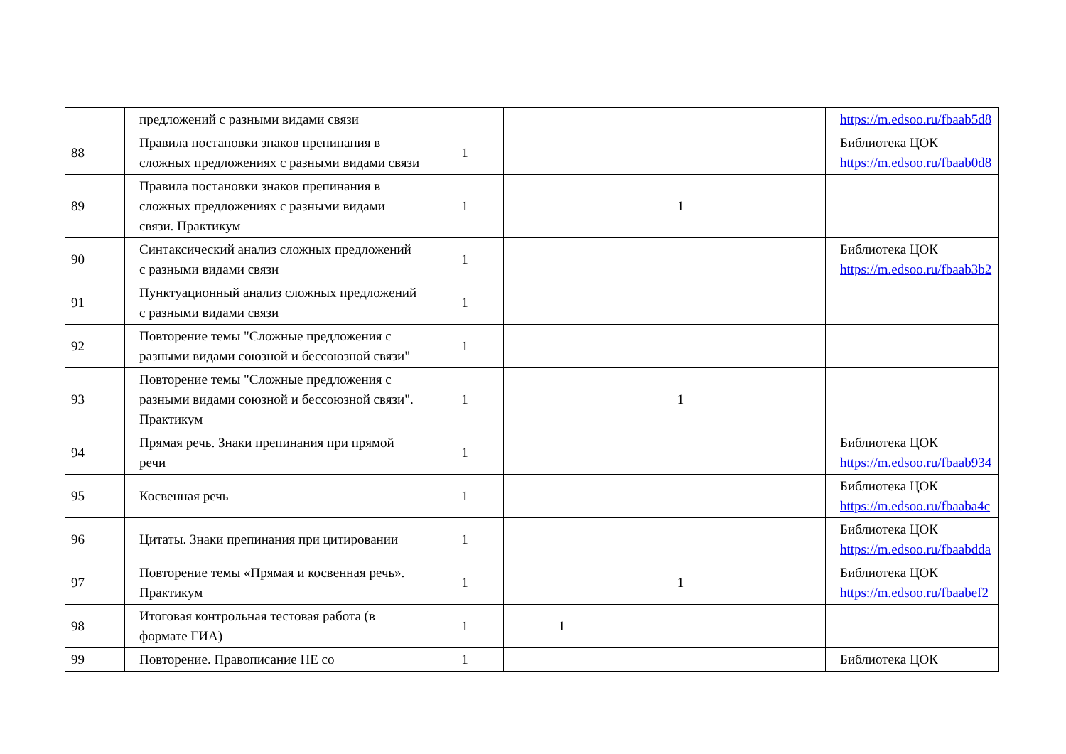| | предложений с разными видами связи | | | | | https://m.edsoo.ru/fbaab5d8 |
| 88 | Правила постановки знаков препинания в сложных предложениях с разными видами связи | 1 | | | | Библиотека ЦОК https://m.edsoo.ru/fbaab0d8 |
| 89 | Правила постановки знаков препинания в сложных предложениях с разными видами связи. Практикум | 1 | | 1 | | |
| 90 | Синтаксический анализ сложных предложений с разными видами связи | 1 | | | | Библиотека ЦОК https://m.edsoo.ru/fbaab3b2 |
| 91 | Пунктуационный анализ сложных предложений с разными видами связи | 1 | | | | |
| 92 | Повторение темы "Сложные предложения с разными видами союзной и бессоюзной связи" | 1 | | | | |
| 93 | Повторение темы "Сложные предложения с разными видами союзной и бессоюзной связи". Практикум | 1 | | 1 | | |
| 94 | Прямая речь. Знаки препинания при прямой речи | 1 | | | | Библиотека ЦОК https://m.edsoo.ru/fbaab934 |
| 95 | Косвенная речь | 1 | | | | Библиотека ЦОК https://m.edsoo.ru/fbaaba4c |
| 96 | Цитаты. Знаки препинания при цитировании | 1 | | | | Библиотека ЦОК https://m.edsoo.ru/fbaabdda |
| 97 | Повторение темы «Прямая и косвенная речь». Практикум | 1 | | 1 | | Библиотека ЦОК https://m.edsoo.ru/fbaabef2 |
| 98 | Итоговая контрольная тестовая работа (в формате ГИА) | 1 | 1 | | | |
| 99 | Повторение. Правописание НЕ со | 1 | | | | Библиотека ЦОК |